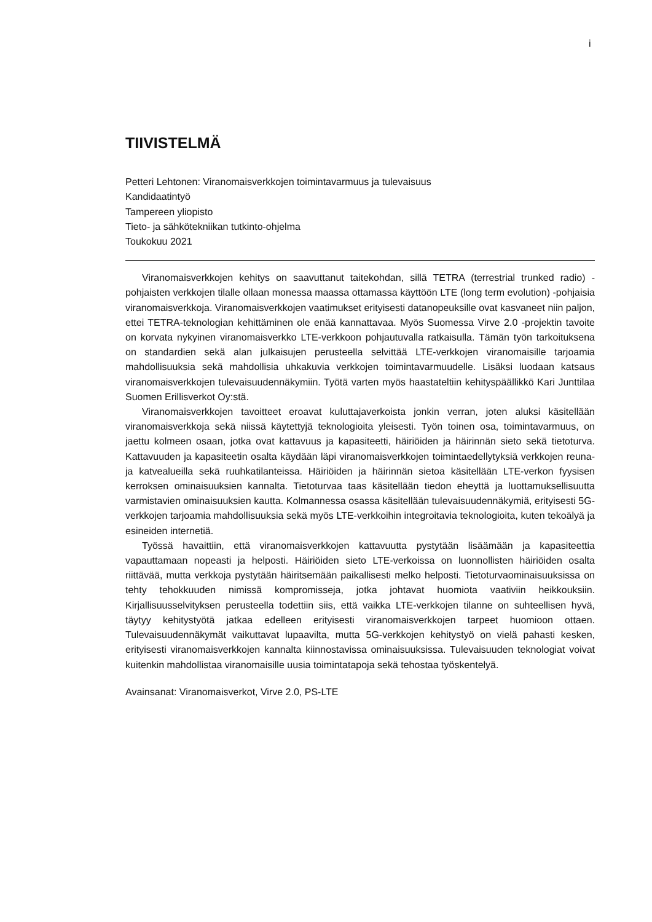i
TIIVISTELMÄ
Petteri Lehtonen: Viranomaisverkkojen toimintavarmuus ja tulevaisuus
Kandidaatintyö
Tampereen yliopisto
Tieto- ja sähkötekniikan tutkinto-ohjelma
Toukokuu 2021
Viranomaisverkkojen kehitys on saavuttanut taitekohdan, sillä TETRA (terrestrial trunked radio) -pohjaisten verkkojen tilalle ollaan monessa maassa ottamassa käyttöön LTE (long term evolution) -pohjaisia viranomaisverkkoja. Viranomaisverkkojen vaatimukset erityisesti datanopeuksille ovat kasvaneet niin paljon, ettei TETRA-teknologian kehittäminen ole enää kannattavaa. Myös Suomessa Virve 2.0 -projektin tavoite on korvata nykyinen viranomaisverkko LTE-verkkoon pohjautuvalla ratkaisulla. Tämän työn tarkoituksena on standardien sekä alan julkaisujen perusteella selvittää LTE-verkkojen viranomaisille tarjoamia mahdollisuuksia sekä mahdollisia uhkakuvia verkkojen toimintavarmuudelle. Lisäksi luodaan katsaus viranomaisverkkojen tulevaisuudennäkymiin. Työtä varten myös haastateltiin kehityspäällikkö Kari Junttilaa Suomen Erillisverkot Oy:stä.
Viranomaisverkkojen tavoitteet eroavat kuluttajaverkoista jonkin verran, joten aluksi käsitellään viranomaisverkkoja sekä niissä käytettyjä teknologioita yleisesti. Työn toinen osa, toimintavarmuus, on jaettu kolmeen osaan, jotka ovat kattavuus ja kapasiteetti, häiriöiden ja häirinnän sieto sekä tietoturva. Kattavuuden ja kapasiteetin osalta käydään läpi viranomaisverkkojen toimintaedellytyksiä verkkojen reuna- ja katvealueilla sekä ruuhkatilanteissa. Häiriöiden ja häirinnän sietoa käsitellään LTE-verkon fyysisen kerroksen ominaisuuksien kannalta. Tietoturvaa taas käsitellään tiedon eheyttä ja luottamuksellisuutta varmistavien ominaisuuksien kautta. Kolmannessa osassa käsitellään tulevaisuudennäkymiä, erityisesti 5G-verkkojen tarjoamia mahdollisuuksia sekä myös LTE-verkkoihin integroitavia teknologioita, kuten tekoälyä ja esineiden internetiä.
Työssä havaittiin, että viranomaisverkkojen kattavuutta pystytään lisäämään ja kapasiteettia vapauttamaan nopeasti ja helposti. Häiriöiden sieto LTE-verkoissa on luonnollisten häiriöiden osalta riittävää, mutta verkkoja pystytään häiritsemään paikallisesti melko helposti. Tietoturvaominaisuuksissa on tehty tehokkuuden nimissä kompromisseja, jotka johtavat huomiota vaativiin heikkouksiin. Kirjallisuusselvityksen perusteella todettiin siis, että vaikka LTE-verkkojen tilanne on suhteellisen hyvä, täytyy kehitystyötä jatkaa edelleen erityisesti viranomaisverkkojen tarpeet huomioon ottaen. Tulevaisuudennäkymät vaikuttavat lupaavilta, mutta 5G-verkkojen kehitystyö on vielä pahasti kesken, erityisesti viranomaisverkkojen kannalta kiinnostavissa ominaisuuksissa. Tulevaisuuden teknologiat voivat kuitenkin mahdollistaa viranomaisille uusia toimintatapoja sekä tehostaa työskentelyä.
Avainsanat: Viranomaisverkot, Virve 2.0, PS-LTE